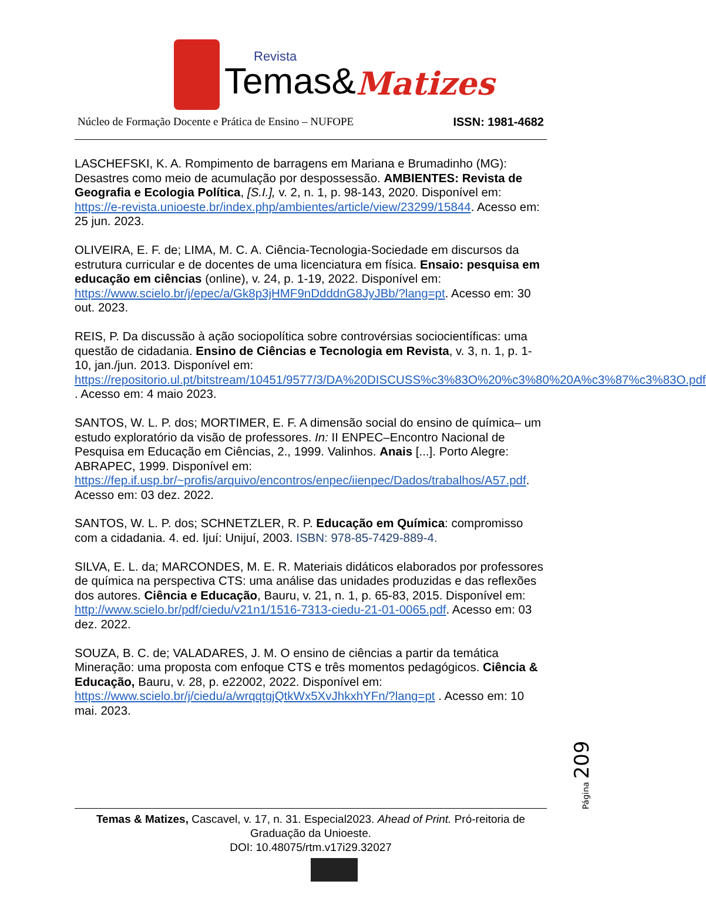Revista
Temas&
Matizes
Núcleo de Formação Docente e Prática de Ensino – NUFOPE ISSN: 1981-4682
LASCHEFSKI, K. A. Rompimento de barragens em Mariana e Brumadinho (MG): Desastres como meio de acumulação por despossessão. AMBIENTES: Revista de Geografia e Ecologia Política, [S.I.], v. 2, n. 1, p. 98-143, 2020. Disponível em: https://e-revista.unioeste.br/index.php/ambientes/article/view/23299/15844. Acesso em: 25 jun. 2023.
OLIVEIRA, E. F. de; LIMA, M. C. A. Ciência-Tecnologia-Sociedade em discursos da estrutura curricular e de docentes de uma licenciatura em física. Ensaio: pesquisa em educação em ciências (online), v. 24, p. 1-19, 2022. Disponível em: https://www.scielo.br/j/epec/a/Gk8p3jHMF9nDdddnG8JyJBb/?lang=pt. Acesso em: 30 out. 2023.
REIS, P. Da discussão à ação sociopolítica sobre controvérsias sociocientíficas: uma questão de cidadania. Ensino de Ciências e Tecnologia em Revista, v. 3, n. 1, p. 1-10, jan./jun. 2013. Disponível em: https://repositorio.ul.pt/bitstream/10451/9577/3/DA%20DISCUSS%c3%83O%20%c3%80%20A%c3%87%c3%83O.pdf . Acesso em: 4 maio 2023.
SANTOS, W. L. P. dos; MORTIMER, E. F. A dimensão social do ensino de química– um estudo exploratório da visão de professores. In: II ENPEC–Encontro Nacional de Pesquisa em Educação em Ciências, 2., 1999. Valinhos. Anais [...]. Porto Alegre: ABRAPEC, 1999. Disponível em: https://fep.if.usp.br/~profis/arquivo/encontros/enpec/iienpec/Dados/trabalhos/A57.pdf. Acesso em: 03 dez. 2022.
SANTOS, W. L. P. dos; SCHNETZLER, R. P. Educação em Química: compromisso com a cidadania. 4. ed. Ijuí: Unijuí, 2003. ISBN: 978-85-7429-889-4.
SILVA, E. L. da; MARCONDES, M. E. R. Materiais didáticos elaborados por professores de química na perspectiva CTS: uma análise das unidades produzidas e das reflexões dos autores. Ciência e Educação, Bauru, v. 21, n. 1, p. 65-83, 2015. Disponível em: http://www.scielo.br/pdf/ciedu/v21n1/1516-7313-ciedu-21-01-0065.pdf. Acesso em: 03 dez. 2022.
SOUZA, B. C. de; VALADARES, J. M. O ensino de ciências a partir da temática Mineração: uma proposta com enfoque CTS e três momentos pedagógicos. Ciência & Educação, Bauru, v. 28, p. e22002, 2022. Disponível em: https://www.scielo.br/j/ciedu/a/wrqqtgjQtkWx5XvJhkxhYFn/?lang=pt . Acesso em: 10 mai. 2023.
Página 209
Temas & Matizes, Cascavel, v. 17, n. 31. Especial2023. Ahead of Print. Pró-reitoria de Graduação da Unioeste.
DOI: 10.48075/rtm.v17i29.32027